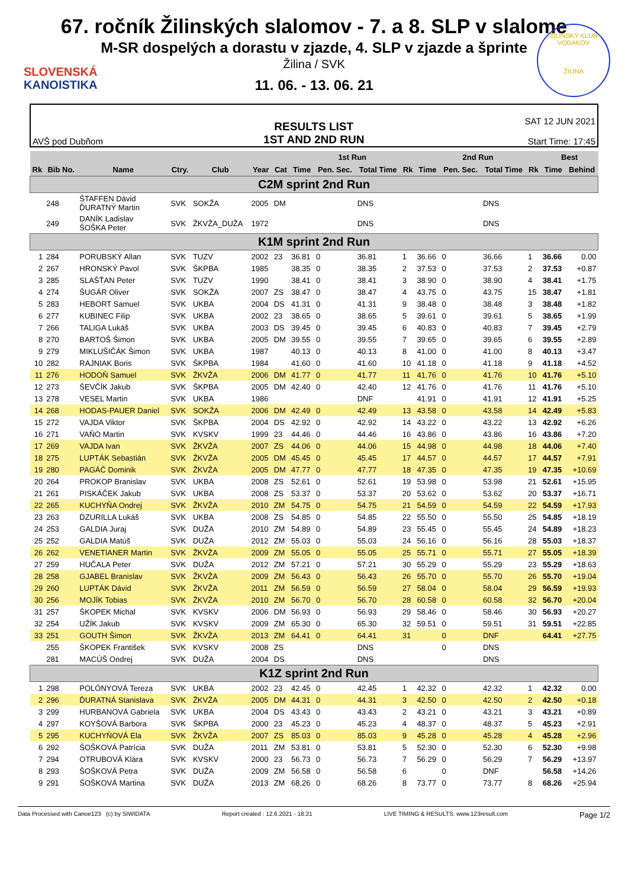SLOVENSKÁ
KANOISTIKA
ŽILINSKÝ KLUB VODÁKOV
ŽILINA
67. ročník Žilinských slalomov - 7. a 8. SLP v slalome
M-SR dospelých a dorastu v zjazde, 4. SLP v zjazde a šprinte
Žilina / SVK
11. 06. - 13. 06. 21
AVŠ pod Dubňom
RESULTS LIST
1ST AND 2ND RUN
SAT 12 JUN 2021
Start Time: 17:45
| | | | | | | | 1st Run | | | | 2nd Run | | | | Best | |
| --- | --- | --- | --- | --- | --- | --- | --- | --- | --- | --- | --- | --- | --- | --- | --- | --- |
| Rk | Bib No. | Name | Ctry. | Club | Year | Cat | Time | Pen. Sec. | Total Time | Rk | Time | Pen. Sec. | Total Time | Rk | Time | Behind |
| C2M sprint 2nd Run | | | | | | | | | | | | | | | | |
| | 248 | ŠTAFFEN Dávid ĎURATNÝ Martin | SVK | SOKŽA | 2005 | DM | | | DNS | | | | DNS | | | |
| | 249 | DANÍK Ladislav ŠOŠKA Peter | SVK | ŽKVŽA_DUŽA | 1972 | | | | DNS | | | | DNS | | | |
| K1M sprint 2nd Run | | | | | | | | | | | | | | | | |
| 1 | 284 | PORUBSKÝ Allan | SVK | TUZV | 2002 | 23 | 36.81 | 0 | 36.81 | 1 | 36.66 | 0 | 36.66 | 1 | 36.66 | 0.00 |
| 2 | 267 | HRONSKÝ Pavol | SVK | ŠKPBA | 1985 | | 38.35 | 0 | 38.35 | 2 | 37.53 | 0 | 37.53 | 2 | 37.53 | +0.87 |
| 3 | 285 | SLAŠŤAN Peter | SVK | TUZV | 1990 | | 38.41 | 0 | 38.41 | 3 | 38.90 | 0 | 38.90 | 4 | 38.41 | +1.75 |
| 4 | 274 | ŠUGÁR Oliver | SVK | SOKŽA | 2007 | ZS | 38.47 | 0 | 38.47 | 4 | 43.75 | 0 | 43.75 | 15 | 38.47 | +1.81 |
| 5 | 283 | HEBORT Samuel | SVK | UKBA | 2004 | DS | 41.31 | 0 | 41.31 | 9 | 38.48 | 0 | 38.48 | 3 | 38.48 | +1.82 |
| 6 | 277 | KUBINEC Filip | SVK | UKBA | 2002 | 23 | 38.65 | 0 | 38.65 | 5 | 39.61 | 0 | 39.61 | 5 | 38.65 | +1.99 |
| 7 | 266 | TALIGA Lukáš | SVK | UKBA | 2003 | DS | 39.45 | 0 | 39.45 | 6 | 40.83 | 0 | 40.83 | 7 | 39.45 | +2.79 |
| 8 | 270 | BARTOŠ Šimon | SVK | UKBA | 2005 | DM | 39.55 | 0 | 39.55 | 7 | 39.65 | 0 | 39.65 | 6 | 39.55 | +2.89 |
| 9 | 279 | MIKLUŠIČÁK Šimon | SVK | UKBA | 1987 | | 40.13 | 0 | 40.13 | 8 | 41.00 | 0 | 41.00 | 8 | 40.13 | +3.47 |
| 10 | 282 | RAJNIAK Boris | SVK | ŠKPBA | 1984 | | 41.60 | 0 | 41.60 | 10 | 41.18 | 0 | 41.18 | 9 | 41.18 | +4.52 |
| 11 | 276 | HODOŇ Samuel | SVK | ŽKVŽA | 2006 | DM | 41.77 | 0 | 41.77 | 11 | 41.76 | 0 | 41.76 | 10 | 41.76 | +5.10 |
| 12 | 273 | ŠEVČÍK Jakub | SVK | ŠKPBA | 2005 | DM | 42.40 | 0 | 42.40 | 12 | 41.76 | 0 | 41.76 | 11 | 41.76 | +5.10 |
| 13 | 278 | VESEL Martin | SVK | UKBA | 1986 | | | | DNF | | 41.91 | 0 | 41.91 | 12 | 41.91 | +5.25 |
| 14 | 268 | HODAS-PAUER Daniel | SVK | SOKŽA | 2006 | DM | 42.49 | 0 | 42.49 | 13 | 43.58 | 0 | 43.58 | 14 | 42.49 | +5.83 |
| 15 | 272 | VAJDA Viktor | SVK | ŠKPBA | 2004 | DS | 42.92 | 0 | 42.92 | 14 | 43.22 | 0 | 43.22 | 13 | 42.92 | +6.26 |
| 16 | 271 | VAŇO Martin | SVK | KVSKV | 1999 | 23 | 44.46 | 0 | 44.46 | 16 | 43.86 | 0 | 43.86 | 16 | 43.86 | +7.20 |
| 17 | 269 | VAJDA Ivan | SVK | ŽKVŽA | 2007 | ZS | 44.06 | 0 | 44.06 | 15 | 44.98 | 0 | 44.98 | 18 | 44.06 | +7.40 |
| 18 | 275 | LUPTÁK Sebastián | SVK | ŽKVŽA | 2005 | DM | 45.45 | 0 | 45.45 | 17 | 44.57 | 0 | 44.57 | 17 | 44.57 | +7.91 |
| 19 | 280 | PAGÁČ Dominik | SVK | ŽKVŽA | 2005 | DM | 47.77 | 0 | 47.77 | 18 | 47.35 | 0 | 47.35 | 19 | 47.35 | +10.69 |
| 20 | 264 | PROKOP Branislav | SVK | UKBA | 2008 | ZS | 52.61 | 0 | 52.61 | 19 | 53.98 | 0 | 53.98 | 21 | 52.61 | +15.95 |
| 21 | 261 | PISKÁČEK Jakub | SVK | UKBA | 2008 | ZS | 53.37 | 0 | 53.37 | 20 | 53.62 | 0 | 53.62 | 20 | 53.37 | +16.71 |
| 22 | 265 | KUCHYŇA Ondrej | SVK | ŽKVŽA | 2010 | ZM | 54.75 | 0 | 54.75 | 21 | 54.59 | 0 | 54.59 | 22 | 54.59 | +17.93 |
| 23 | 263 | DZURILLA Lukáš | SVK | UKBA | 2008 | ZS | 54.85 | 0 | 54.85 | 22 | 55.50 | 0 | 55.50 | 25 | 54.85 | +18.19 |
| 24 | 253 | GALDIA Juraj | SVK | DUŽA | 2010 | ZM | 54.89 | 0 | 54.89 | 23 | 55.45 | 0 | 55.45 | 24 | 54.89 | +18.23 |
| 25 | 252 | GALDIA Matúš | SVK | DUŽA | 2012 | ZM | 55.03 | 0 | 55.03 | 24 | 56.16 | 0 | 56.16 | 28 | 55.03 | +18.37 |
| 26 | 262 | VENETIANER Martin | SVK | ŽKVŽA | 2009 | ZM | 55.05 | 0 | 55.05 | 25 | 55.71 | 0 | 55.71 | 27 | 55.05 | +18.39 |
| 27 | 259 | HUČALA Peter | SVK | DUŽA | 2012 | ZM | 57.21 | 0 | 57.21 | 30 | 55.29 | 0 | 55.29 | 23 | 55.29 | +18.63 |
| 28 | 258 | GJABEL Branislav | SVK | ŽKVŽA | 2009 | ZM | 56.43 | 0 | 56.43 | 26 | 55.70 | 0 | 55.70 | 26 | 55.70 | +19.04 |
| 29 | 260 | LUPTÁK Dávid | SVK | ŽKVŽA | 2011 | ZM | 56.59 | 0 | 56.59 | 27 | 58.04 | 0 | 58.04 | 29 | 56.59 | +19.93 |
| 30 | 256 | MOJÍK Tobias | SVK | ŽKVŽA | 2010 | ZM | 56.70 | 0 | 56.70 | 28 | 60.58 | 0 | 60.58 | 32 | 56.70 | +20.04 |
| 31 | 257 | ŠKOPEK Michal | SVK | KVSKV | 2006 | DM | 56.93 | 0 | 56.93 | 29 | 58.46 | 0 | 58.46 | 30 | 56.93 | +20.27 |
| 32 | 254 | UŽÍK Jakub | SVK | KVSKV | 2009 | ZM | 65.30 | 0 | 65.30 | 32 | 59.51 | 0 | 59.51 | 31 | 59.51 | +22.85 |
| 33 | 251 | GOUTH Šimon | SVK | ŽKVŽA | 2013 | ZM | 64.41 | 0 | 64.41 | 31 | | 0 | DNF | | 64.41 | +27.75 |
| | 255 | ŠKOPEK František | SVK | KVSKV | 2008 | ZS | | | DNS | | | 0 | DNS | | | |
| | 281 | MACÚŠ Ondrej | SVK | DUŽA | 2004 | DS | | | DNS | | | | DNS | | | |
| K1Z sprint 2nd Run | | | | | | | | | | | | | | | | |
| 1 | 298 | POLÓNYOVÁ Tereza | SVK | UKBA | 2002 | 23 | 42.45 | 0 | 42.45 | 1 | 42.32 | 0 | 42.32 | 1 | 42.32 | 0.00 |
| 2 | 296 | ĎURATNÁ Stanislava | SVK | ŽKVŽA | 2005 | DM | 44.31 | 0 | 44.31 | 3 | 42.50 | 0 | 42.50 | 2 | 42.50 | +0.18 |
| 3 | 299 | HURBANOVÁ Gabriela | SVK | UKBA | 2004 | DS | 43.43 | 0 | 43.43 | 2 | 43.21 | 0 | 43.21 | 3 | 43.21 | +0.89 |
| 4 | 297 | KOYŠOVÁ Barbora | SVK | ŠKPBA | 2000 | 23 | 45.23 | 0 | 45.23 | 4 | 48.37 | 0 | 48.37 | 5 | 45.23 | +2.91 |
| 5 | 295 | KUCHYŇOVÁ Ela | SVK | ŽKVŽA | 2007 | ZS | 85.03 | 0 | 85.03 | 9 | 45.28 | 0 | 45.28 | 4 | 45.28 | +2.96 |
| 6 | 292 | ŠOŠKOVÁ Patrícia | SVK | DUŽA | 2011 | ZM | 53.81 | 0 | 53.81 | 5 | 52.30 | 0 | 52.30 | 6 | 52.30 | +9.98 |
| 7 | 294 | OTRUBOVÁ Klára | SVK | KVSKV | 2000 | 23 | 56.73 | 0 | 56.73 | 7 | 56.29 | 0 | 56.29 | 7 | 56.29 | +13.97 |
| 8 | 293 | ŠOŠKOVÁ Petra | SVK | DUŽA | 2009 | ZM | 56.58 | 0 | 56.58 | 6 | | 0 | DNF | | 56.58 | +14.26 |
| 9 | 291 | ŠOŠKOVÁ Martina | SVK | DUŽA | 2013 | ZM | 68.26 | 0 | 68.26 | 8 | 73.77 | 0 | 73.77 | 8 | 68.26 | +25.94 |
Data Processed with Canoe123 (c) by SIWIDATA Report created : 12.6.2021 - 18:21 LIVE TIMING & RESULTS: www.123result.com Page 1/2